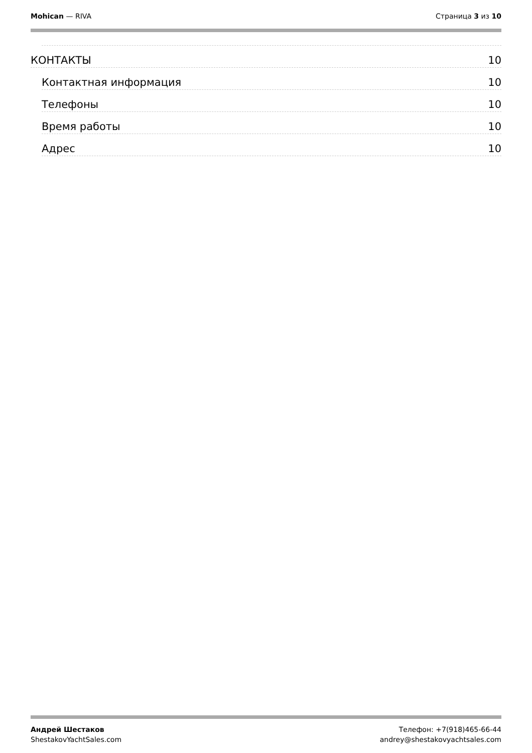Mohican — RIVA Страница 3 из 10
КОНТАКТЫ 10
Контактная информация 10
Телефоны 10
Время работы 10
Адрес 10
Андрей Шестаков
ShestakovYachtSales.com
Телефон: +7(918)465-66-44
andrey@shestakovyachtsales.com